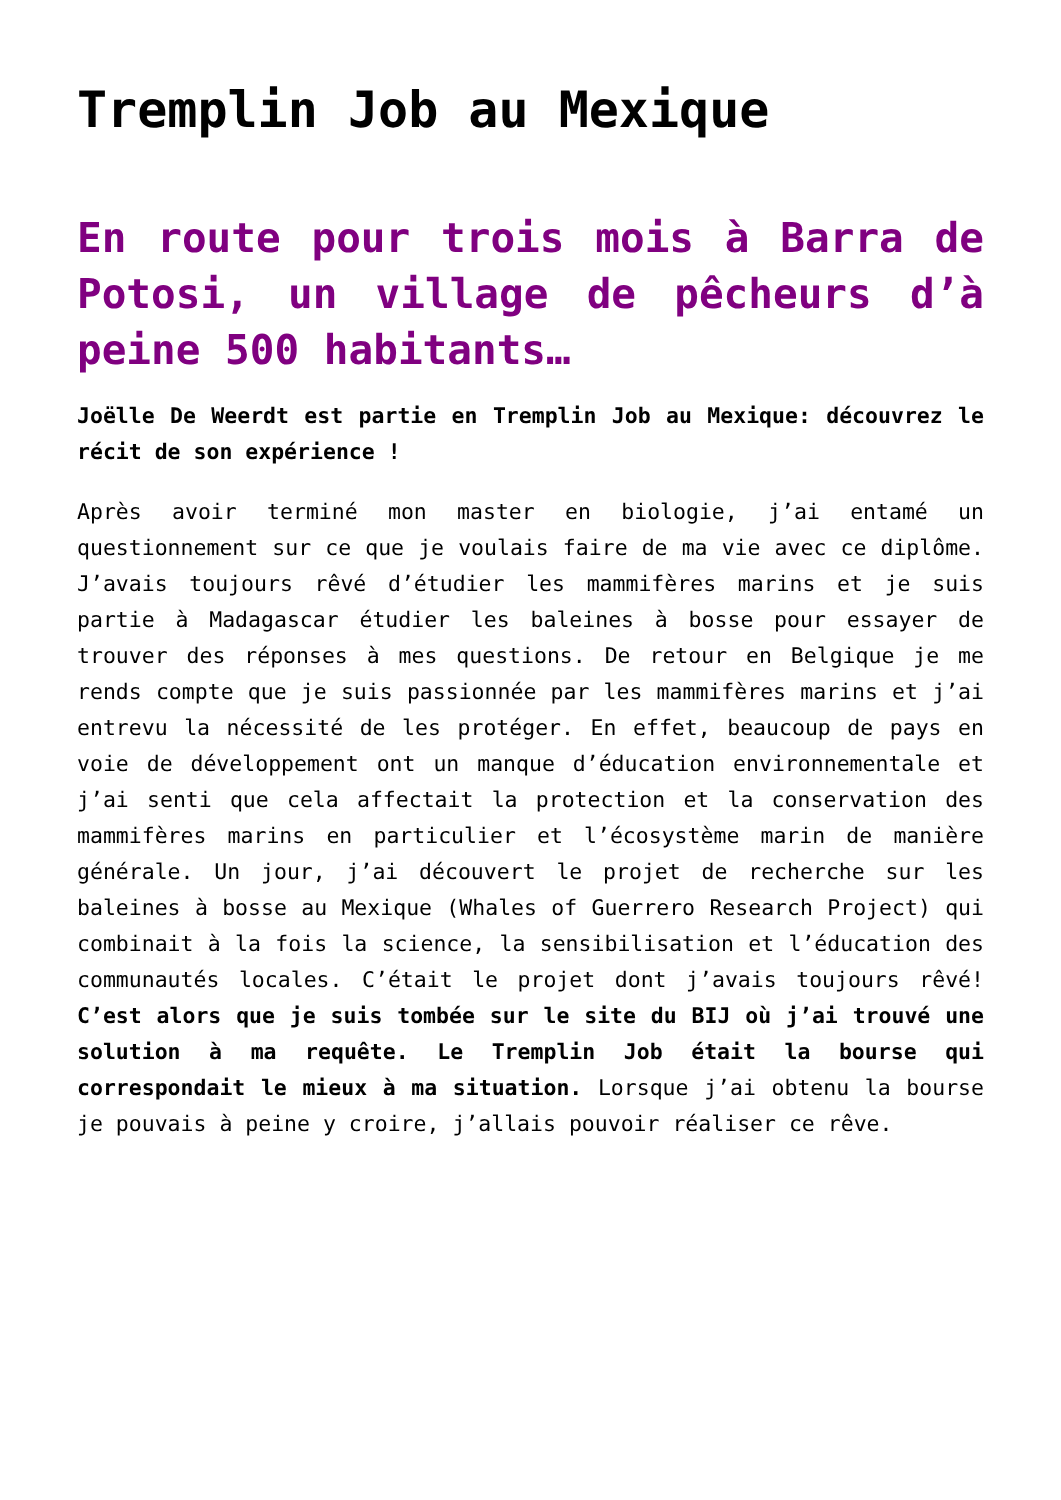Tremplin Job au Mexique
En route pour trois mois à Barra de Potosi, un village de pêcheurs d’à peine 500 habitants…
Joëlle De Weerdt est partie en Tremplin Job au Mexique: découvrez le récit de son expérience !
Après avoir terminé mon master en biologie, j’ai entamé un questionnement sur ce que je voulais faire de ma vie avec ce diplôme. J’avais toujours rêvé d’étudier les mammifères marins et je suis partie à Madagascar étudier les baleines à bosse pour essayer de trouver des réponses à mes questions. De retour en Belgique je me rends compte que je suis passionnée par les mammifères marins et j’ai entrevu la nécessité de les protéger. En effet, beaucoup de pays en voie de développement ont un manque d’éducation environnementale et j’ai senti que cela affectait la protection et la conservation des mammifères marins en particulier et l’écosystème marin de manière générale. Un jour, j’ai découvert le projet de recherche sur les baleines à bosse au Mexique (Whales of Guerrero Research Project) qui combinait à la fois la science, la sensibilisation et l’éducation des communautés locales. C’était le projet dont j’avais toujours rêvé! C’est alors que je suis tombée sur le site du BIJ où j’ai trouvé une solution à ma requête. Le Tremplin Job était la bourse qui correspondait le mieux à ma situation. Lorsque j’ai obtenu la bourse je pouvais à peine y croire, j’allais pouvoir réaliser ce rêve.